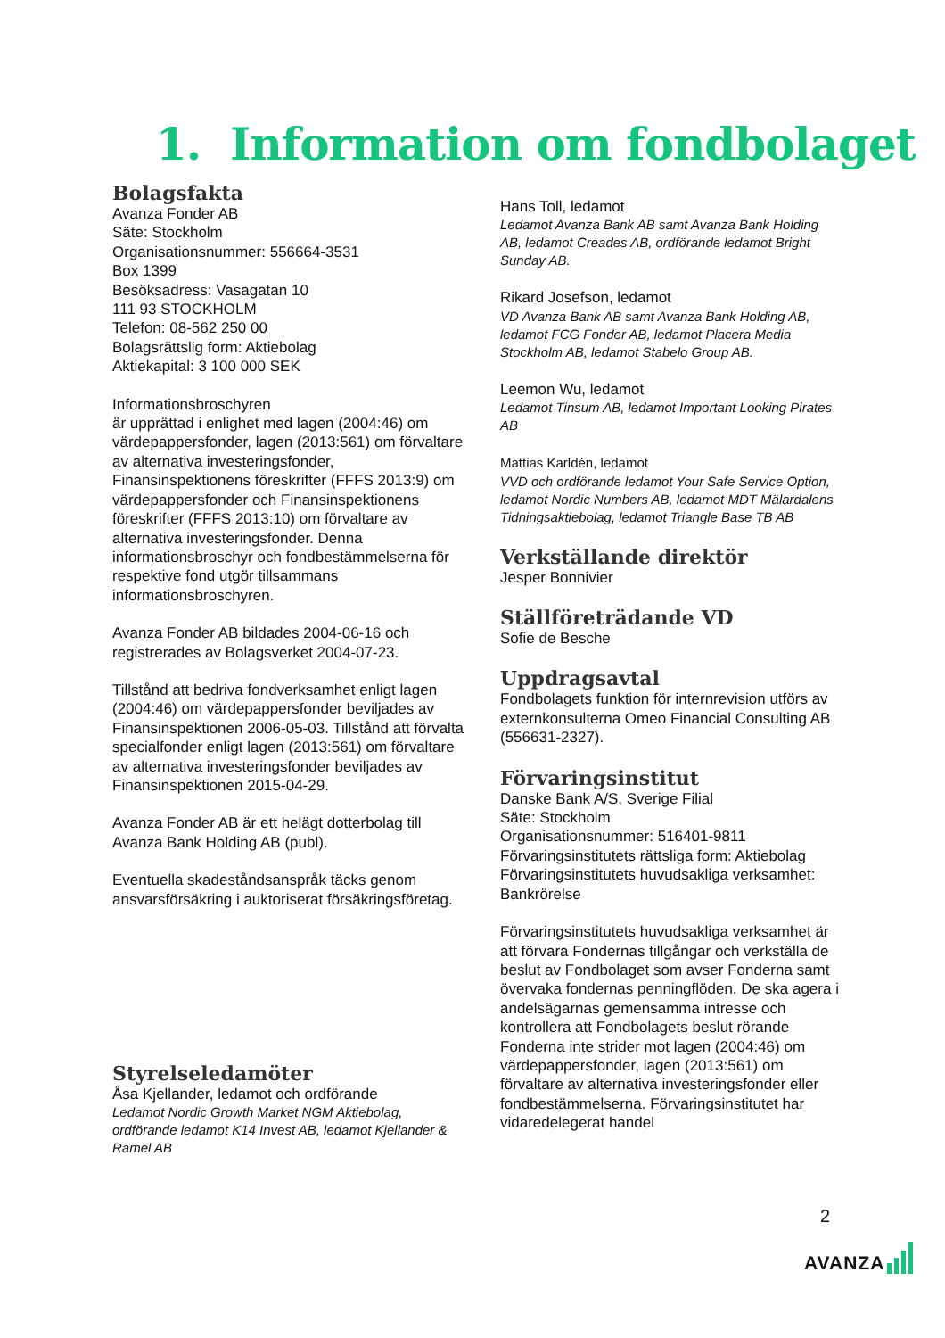1. Information om fondbolaget
Bolagsfakta
Avanza Fonder AB
Säte: Stockholm
Organisationsnummer: 556664-3531
Box 1399
Besöksadress: Vasagatan 10
111 93 STOCKHOLM
Telefon: 08-562 250 00
Bolagsrättslig form: Aktiebolag
Aktiekapital: 3 100 000 SEK
Informationsbroschyren
är upprättad i enlighet med lagen (2004:46) om värdepappersfonder, lagen (2013:561) om förvaltare av alternativa investeringsfonder, Finansinspektionens föreskrifter (FFFS 2013:9) om värdepappersfonder och Finansinspektionens föreskrifter (FFFS 2013:10) om förvaltare av alternativa investeringsfonder. Denna informationsbroschyr och fondbestämmelserna för respektive fond utgör tillsammans informationsbroschyren.
Avanza Fonder AB bildades 2004-06-16 och registrerades av Bolagsverket 2004-07-23.
Tillstånd att bedriva fondverksamhet enligt lagen (2004:46) om värdepappersfonder beviljades av Finansinspektionen 2006-05-03. Tillstånd att förvalta specialfonder enligt lagen (2013:561) om förvaltare av alternativa investeringsfonder beviljades av Finansinspektionen 2015-04-29.
Avanza Fonder AB är ett helägt dotterbolag till Avanza Bank Holding AB (publ).
Eventuella skadeståndsanspråk täcks genom ansvarsförsäkring i auktoriserat försäkringsföretag.
Styrelseledamöter
Åsa Kjellander, ledamot och ordförande
Ledamot Nordic Growth Market NGM Aktiebolag, ordförande ledamot K14 Invest AB, ledamot Kjellander & Ramel AB
Hans Toll, ledamot
Ledamot Avanza Bank AB samt Avanza Bank Holding AB, ledamot Creades AB, ordförande ledamot Bright Sunday AB.
Rikard Josefson, ledamot
VD Avanza Bank AB samt Avanza Bank Holding AB, ledamot FCG Fonder AB, ledamot Placera Media Stockholm AB, ledamot Stabelo Group AB.
Leemon Wu, ledamot
Ledamot Tinsum AB, ledamot Important Looking Pirates AB
Mattias Karldén, ledamot
VVD och ordförande ledamot Your Safe Service Option, ledamot Nordic Numbers AB, ledamot MDT Mälardalens Tidningsaktiebolag, ledamot Triangle Base TB AB
Verkställande direktör
Jesper Bonnivier
Ställföreträdande VD
Sofie de Besche
Uppdragsavtal
Fondbolagets funktion för internrevision utförs av externkonsulterna Omeo Financial Consulting AB (556631-2327).
Förvaringsinstitut
Danske Bank A/S, Sverige Filial
Säte: Stockholm
Organisationsnummer: 516401-9811
Förvaringsinstitutets rättsliga form: Aktiebolag
Förvaringsinstitutets huvudsakliga verksamhet: Bankrörelse
Förvaringsinstitutets huvudsakliga verksamhet är att förvara Fondernas tillgångar och verkställa de beslut av Fondbolaget som avser Fonderna samt övervaka fondernas penningflöden. De ska agera i andelsägarnas gemensamma intresse och kontrollera att Fondbolagets beslut rörande Fonderna inte strider mot lagen (2004:46) om värdepappersfonder, lagen (2013:561) om förvaltare av alternativa investeringsfonder eller fondbestämmelserna. Förvaringsinstitutet har vidaredelegerat handel
2
AVANZA